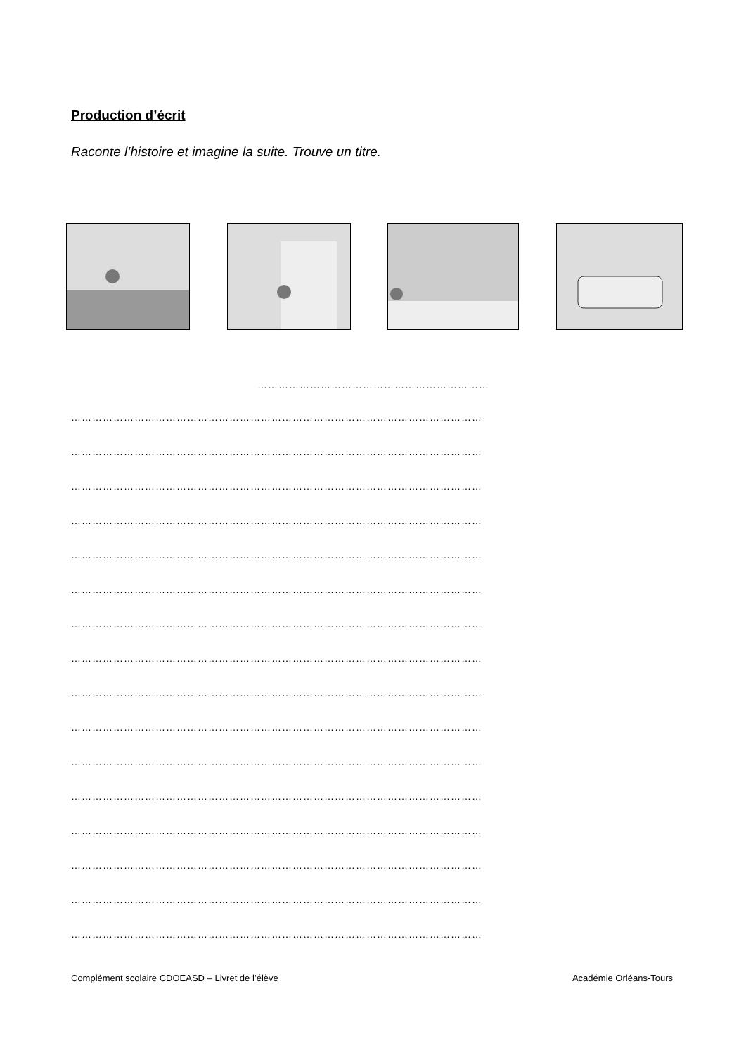Production d’écrit
Raconte l’histoire et imagine la suite. Trouve un titre.
…………………………………………………………
………………………………………………………………………………………………………
………………………………………………………………………………………………………
………………………………………………………………………………………………………
………………………………………………………………………………………………………
………………………………………………………………………………………………………
………………………………………………………………………………………………………
………………………………………………………………………………………………………
………………………………………………………………………………………………………
………………………………………………………………………………………………………
………………………………………………………………………………………………………
………………………………………………………………………………………………………
………………………………………………………………………………………………………
………………………………………………………………………………………………………
………………………………………………………………………………………………………
………………………………………………………………………………………………………
………………………………………………………………………………………………………
Complément scolaire CDOEASD – Livret de l’élève Académie Orléans-Tours